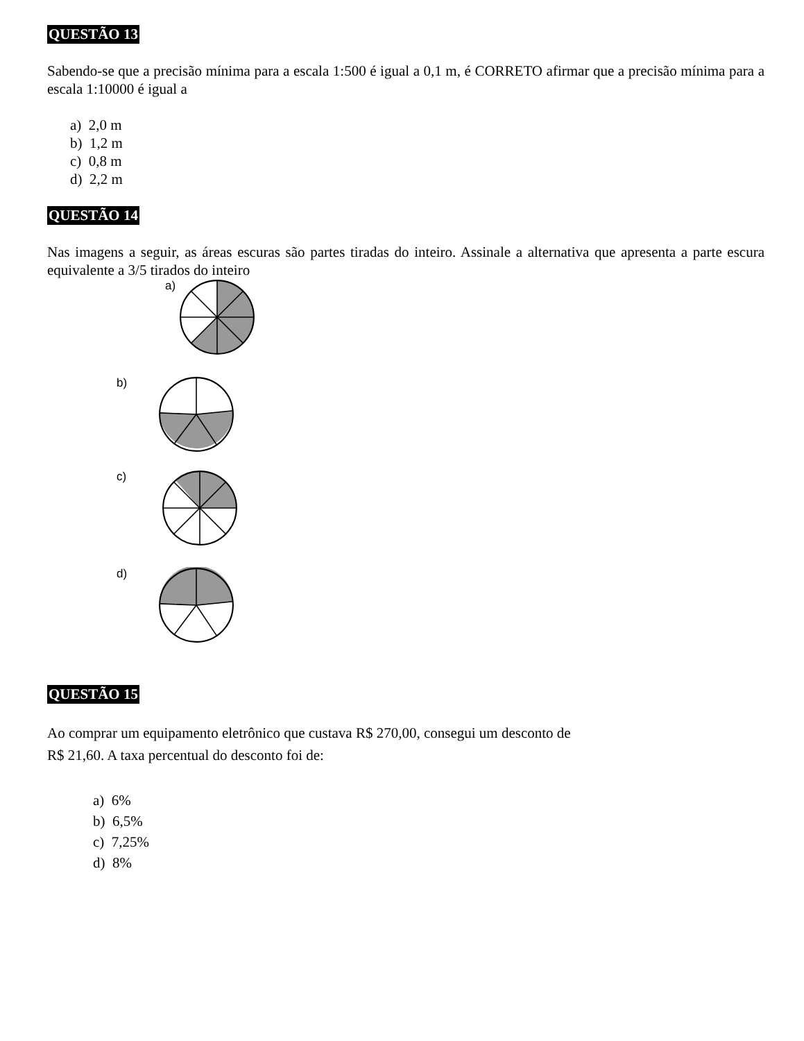QUESTÃO 13
Sabendo-se que a precisão mínima para a escala 1:500 é igual a 0,1 m, é CORRETO afirmar que a precisão mínima para a escala 1:10000 é igual a
a) 2,0 m
b) 1,2 m
c) 0,8 m
d) 2,2 m
QUESTÃO 14
Nas imagens a seguir, as áreas escuras são partes tiradas do inteiro. Assinale a alternativa que apresenta a parte escura equivalente a 3/5 tirados do inteiro
a)
b)
c)
d)
QUESTÃO 15
Ao comprar um equipamento eletrônico que custava R$ 270,00, consegui um desconto de
R$ 21,60. A taxa percentual do desconto foi de:
a) 6%
b) 6,5%
c) 7,25%
d) 8%